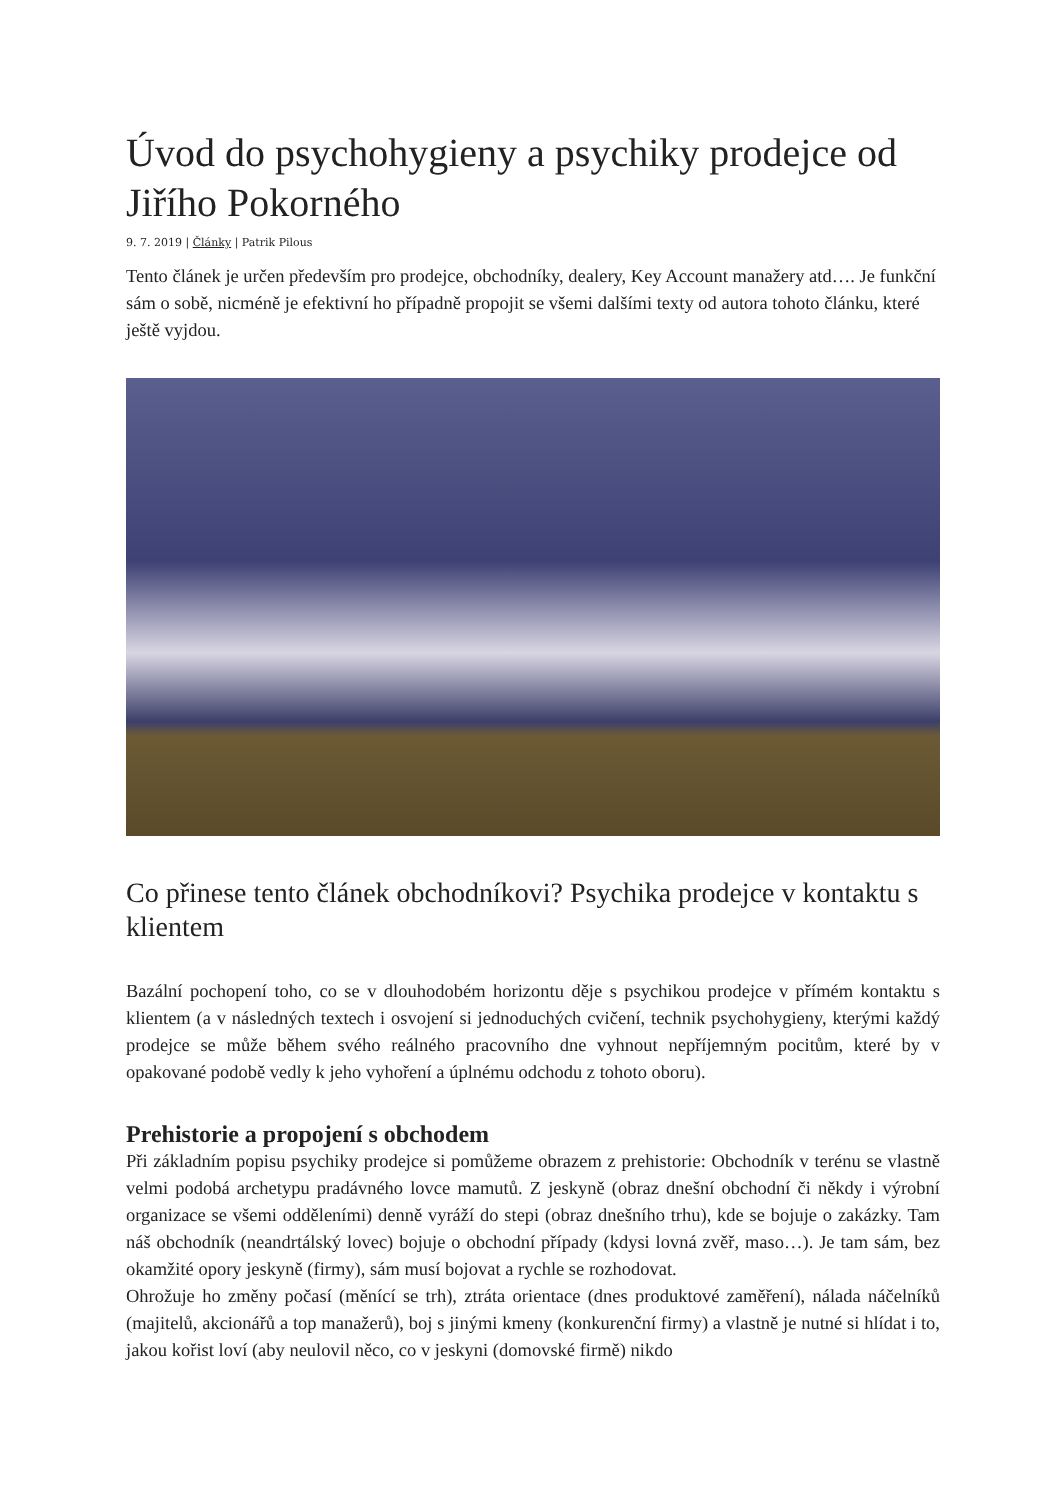Úvod do psychohygieny a psychiky prodejce od Jiřího Pokorného
9. 7. 2019 | Články | Patrik Pilous
Tento článek je určen především pro prodejce, obchodníky, dealery, Key Account manažery atd…. Je funkční sám o sobě, nicméně je efektivní ho případně propojit se všemi dalšími texty od autora tohoto článku, které ještě vyjdou.
Co přinese tento článek obchodníkovi? Psychika prodejce v kontaktu s klientem
Bazální pochopení toho, co se v dlouhodobém horizontu děje s psychikou prodejce v přímém kontaktu s klientem (a v následných textech i osvojení si jednoduchých cvičení, technik psychohygieny, kterými každý prodejce se může během svého reálného pracovního dne vyhnout nepříjemným pocitům, které by v opakované podobě vedly k jeho vyhoření a úplnému odchodu z tohoto oboru).
Prehistorie a propojení s obchodem
Při základním popisu psychiky prodejce si pomůžeme obrazem z prehistorie: Obchodník v terénu se vlastně velmi podobá archetypu pradávného lovce mamutů. Z jeskyně (obraz dnešní obchodní či někdy i výrobní organizace se všemi odděleními) denně vyráží do stepi (obraz dnešního trhu), kde se bojuje o zakázky. Tam náš obchodník (neandrtálský lovec) bojuje o obchodní případy (kdysi lovná zvěř, maso…). Je tam sám, bez okamžité opory jeskyně (firmy), sám musí bojovat a rychle se rozhodovat.
Ohrožuje ho změny počasí (měnící se trh), ztráta orientace (dnes produktové zaměření), nálada náčelníků (majitelů, akcionářů a top manažerů), boj s jinými kmeny (konkurenční firmy) a vlastně je nutné si hlídat i to, jakou kořist loví (aby neulovil něco, co v jeskyni (domovské firmě) nikdo